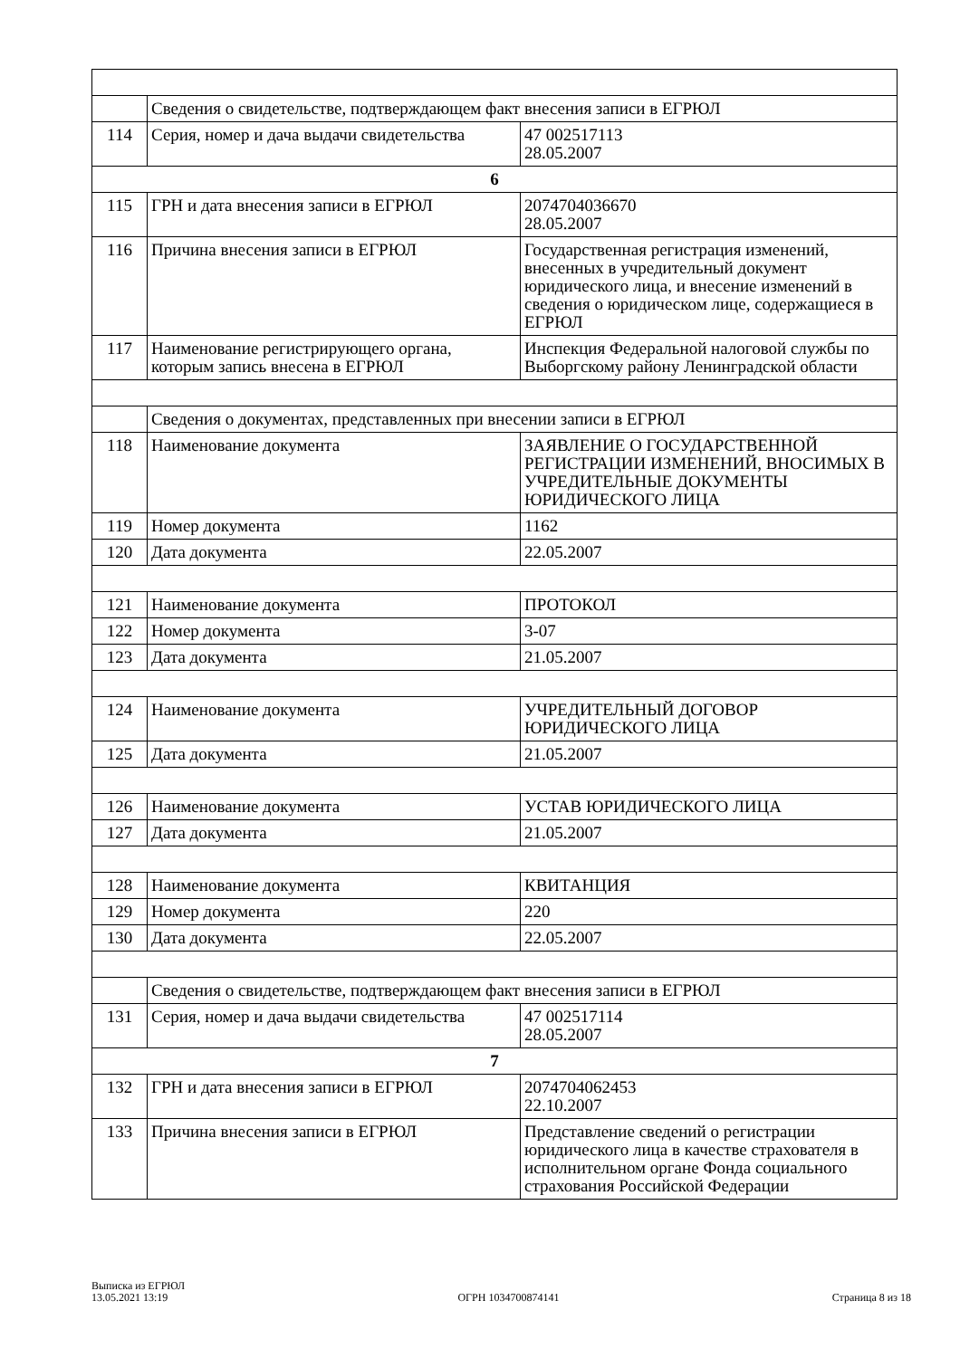| | Сведения о свидетельстве, подтверждающем факт внесения записи в ЕГРЮЛ | |
| 114 | Серия, номер и дача выдачи свидетельства | 47 002517113 28.05.2007 |
| 6 | | |
| 115 | ГРН и дата внесения записи в ЕГРЮЛ | 2074704036670 28.05.2007 |
| 116 | Причина внесения записи в ЕГРЮЛ | Государственная регистрация изменений, внесенных в учредительный документ юридического лица, и внесение изменений в сведения о юридическом лице, содержащиеся в ЕГРЮЛ |
| 117 | Наименование регистрирующего органа, которым запись внесена в ЕГРЮЛ | Инспекция Федеральной налоговой службы по Выборгскому району Ленинградской области |
| | Сведения о документах, представленных при внесении записи в ЕГРЮЛ | |
| 118 | Наименование документа | ЗАЯВЛЕНИЕ О ГОСУДАРСТВЕННОЙ РЕГИСТРАЦИИ ИЗМЕНЕНИЙ, ВНОСИМЫХ В УЧРЕДИТЕЛЬНЫЕ ДОКУМЕНТЫ ЮРИДИЧЕСКОГО ЛИЦА |
| 119 | Номер документа | 1162 |
| 120 | Дата документа | 22.05.2007 |
| 121 | Наименование документа | ПРОТОКОЛ |
| 122 | Номер документа | 3-07 |
| 123 | Дата документа | 21.05.2007 |
| 124 | Наименование документа | УЧРЕДИТЕЛЬНЫЙ ДОГОВОР ЮРИДИЧЕСКОГО ЛИЦА |
| 125 | Дата документа | 21.05.2007 |
| 126 | Наименование документа | УСТАВ ЮРИДИЧЕСКОГО ЛИЦА |
| 127 | Дата документа | 21.05.2007 |
| 128 | Наименование документа | КВИТАНЦИЯ |
| 129 | Номер документа | 220 |
| 130 | Дата документа | 22.05.2007 |
| | Сведения о свидетельстве, подтверждающем факт внесения записи в ЕГРЮЛ | |
| 131 | Серия, номер и дача выдачи свидетельства | 47 002517114 28.05.2007 |
| 7 | | |
| 132 | ГРН и дата внесения записи в ЕГРЮЛ | 2074704062453 22.10.2007 |
| 133 | Причина внесения записи в ЕГРЮЛ | Представление сведений о регистрации юридического лица в качестве страхователя в исполнительном органе Фонда социального страхования Российской Федерации |
Выписка из ЕГРЮЛ
13.05.2021 13:19
ОГРН 1034700874141
Страница 8 из 18